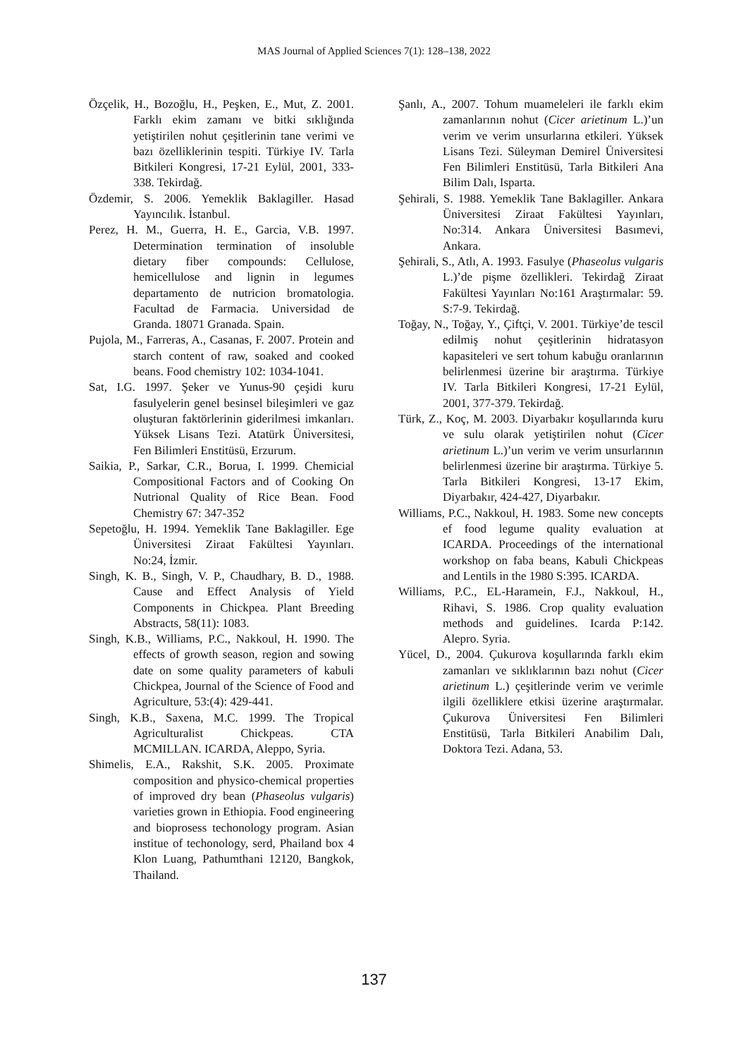MAS Journal of Applied Sciences 7(1): 128–138, 2022
Özçelik, H., Bozoğlu, H., Peşken, E., Mut, Z. 2001. Farklı ekim zamanı ve bitki sıklığında yetiştirilen nohut çeşitlerinin tane verimi ve bazı özelliklerinin tespiti. Türkiye IV. Tarla Bitkileri Kongresi, 17-21 Eylül, 2001, 333-338. Tekirdağ.
Özdemir, S. 2006. Yemeklik Baklagiller. Hasad Yayıncılık. İstanbul.
Perez, H. M., Guerra, H. E., Garcia, V.B. 1997. Determination termination of insoluble dietary fiber compounds: Cellulose, hemicellulose and lignin in legumes departamento de nutricion bromatologia. Facultad de Farmacia. Universidad de Granda. 18071 Granada. Spain.
Pujola, M., Farreras, A., Casanas, F. 2007. Protein and starch content of raw, soaked and cooked beans. Food chemistry 102: 1034-1041.
Sat, I.G. 1997. Şeker ve Yunus-90 çeşidi kuru fasulyelerin genel besinsel bileşimleri ve gaz oluşturan faktörlerinin giderilmesi imkanları. Yüksek Lisans Tezi. Atatürk Üniversitesi, Fen Bilimleri Enstitüsü, Erzurum.
Saikia, P., Sarkar, C.R., Borua, I. 1999. Chemicial Compositional Factors and of Cooking On Nutrional Quality of Rice Bean. Food Chemistry 67: 347-352
Sepetoğlu, H. 1994. Yemeklik Tane Baklagiller. Ege Üniversitesi Ziraat Fakültesi Yayınları. No:24, İzmir.
Singh, K. B., Singh, V. P., Chaudhary, B. D., 1988. Cause and Effect Analysis of Yield Components in Chickpea. Plant Breeding Abstracts, 58(11): 1083.
Singh, K.B., Williams, P.C., Nakkoul, H. 1990. The effects of growth season, region and sowing date on some quality parameters of kabuli Chickpea, Journal of the Science of Food and Agriculture, 53:(4): 429-441.
Singh, K.B., Saxena, M.C. 1999. The Tropical Agriculturalist Chickpeas. CTA MCMILLAN. ICARDA, Aleppo, Syria.
Shimelis, E.A., Rakshit, S.K. 2005. Proximate composition and physico-chemical properties of improved dry bean (Phaseolus vulgaris) varieties grown in Ethiopia. Food engineering and bioprosess techonology program. Asian institue of techonology, serd, Phailand box 4 Klon Luang, Pathumthani 12120, Bangkok, Thailand.
Şanlı, A., 2007. Tohum muameleleri ile farklı ekim zamanlarının nohut (Cicer arietinum L.)’un verim ve verim unsurlarına etkileri. Yüksek Lisans Tezi. Süleyman Demirel Üniversitesi Fen Bilimleri Enstitüsü, Tarla Bitkileri Ana Bilim Dalı, Isparta.
Şehirali, S. 1988. Yemeklik Tane Baklagiller. Ankara Üniversitesi Ziraat Fakültesi Yayınları, No:314. Ankara Üniversitesi Basımevi, Ankara.
Şehirali, S., Atlı, A. 1993. Fasulye (Phaseolus vulgaris L.)’de pişme özellikleri. Tekirdağ Ziraat Fakültesi Yayınları No:161 Araştırmalar: 59. S:7-9. Tekirdağ.
Toğay, N., Toğay, Y., Çiftçi, V. 2001. Türkiye’de tescil edilmiş nohut çeşitlerinin hidratasyon kapasiteleri ve sert tohum kabuğu oranlarının belirlenmesi üzerine bir araştırma. Türkiye IV. Tarla Bitkileri Kongresi, 17-21 Eylül, 2001, 377-379. Tekirdağ.
Türk, Z., Koç, M. 2003. Diyarbakır koşullarında kuru ve sulu olarak yetiştirilen nohut (Cicer arietinum L.)’un verim ve verim unsurlarının belirlenmesi üzerine bir araştırma. Türkiye 5. Tarla Bitkileri Kongresi, 13-17 Ekim, Diyarbakır, 424-427, Diyarbakır.
Williams, P.C., Nakkoul, H. 1983. Some new concepts ef food legume quality evaluation at ICARDA. Proceedings of the international workshop on faba beans, Kabuli Chickpeas and Lentils in the 1980 S:395. ICARDA.
Williams, P.C., EL-Haramein, F.J., Nakkoul, H., Rihavi, S. 1986. Crop quality evaluation methods and guidelines. Icarda P:142. Alepro. Syria.
Yücel, D., 2004. Çukurova koşullarında farklı ekim zamanları ve sıklıklarının bazı nohut (Cicer arietinum L.) çeşitlerinde verim ve verimle ilgili özelliklere etkisi üzerine araştırmalar. Çukurova Üniversitesi Fen Bilimleri Enstitüsü, Tarla Bitkileri Anabilim Dalı, Doktora Tezi. Adana, 53.
137